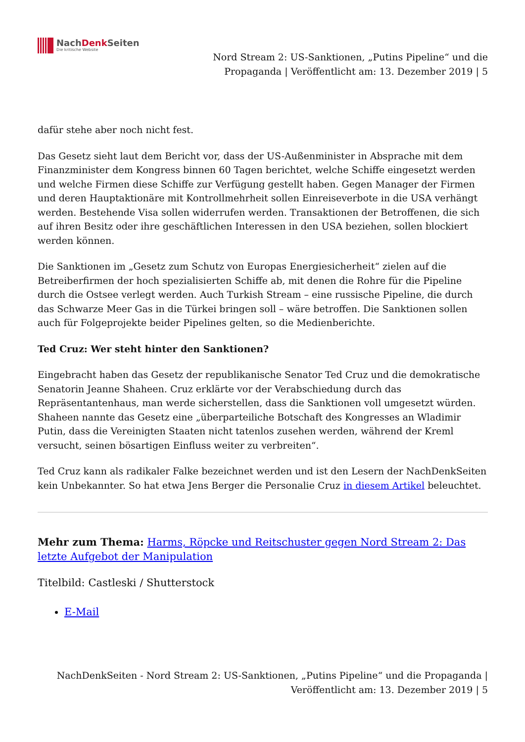NachDenk Seiten
Die kritische Website
Nord Stream 2: US-Sanktionen, „Putins Pipeline“ und die Propaganda | Veröffentlicht am: 13. Dezember 2019 | 5
dafür stehe aber noch nicht fest.
Das Gesetz sieht laut dem Bericht vor, dass der US-Außenminister in Absprache mit dem Finanzminister dem Kongress binnen 60 Tagen berichtet, welche Schiffe eingesetzt werden und welche Firmen diese Schiffe zur Verfügung gestellt haben. Gegen Manager der Firmen und deren Hauptaktionäre mit Kontrollmehrheit sollen Einreiseverbote in die USA verhängt werden. Bestehende Visa sollen widerrufen werden. Transaktionen der Betroffenen, die sich auf ihren Besitz oder ihre geschäftlichen Interessen in den USA beziehen, sollen blockiert werden können.
Die Sanktionen im „Gesetz zum Schutz von Europas Energiesicherheit“ zielen auf die Betreiberfirmen der hoch spezialisierten Schiffe ab, mit denen die Rohre für die Pipeline durch die Ostsee verlegt werden. Auch Turkish Stream – eine russische Pipeline, die durch das Schwarze Meer Gas in die Türkei bringen soll – wäre betroffen. Die Sanktionen sollen auch für Folgeprojekte beider Pipelines gelten, so die Medienberichte.
Ted Cruz: Wer steht hinter den Sanktionen?
Eingebracht haben das Gesetz der republikanische Senator Ted Cruz und die demokratische Senatorin Jeanne Shaheen. Cruz erklärte vor der Verabschiedung durch das Repräsentantenhaus, man werde sicherstellen, dass die Sanktionen voll umgesetzt würden. Shaheen nannte das Gesetz eine „überparteiliche Botschaft des Kongresses an Wladimir Putin, dass die Vereinigten Staaten nicht tatenlos zusehen werden, während der Kreml versucht, seinen bösartigen Einfluss weiter zu verbreiten“.
Ted Cruz kann als radikaler Falke bezeichnet werden und ist den Lesern der NachDenkSeiten kein Unbekannter. So hat etwa Jens Berger die Personalie Cruz in diesem Artikel beleuchtet.
Mehr zum Thema: Harms, Röpcke und Reitschuster gegen Nord Stream 2: Das letzte Aufgebot der Manipulation
Titelbild: Castleski / Shutterstock
E-Mail
NachDenkSeiten - Nord Stream 2: US-Sanktionen, „Putins Pipeline“ und die Propaganda | Veröffentlicht am: 13. Dezember 2019 | 5